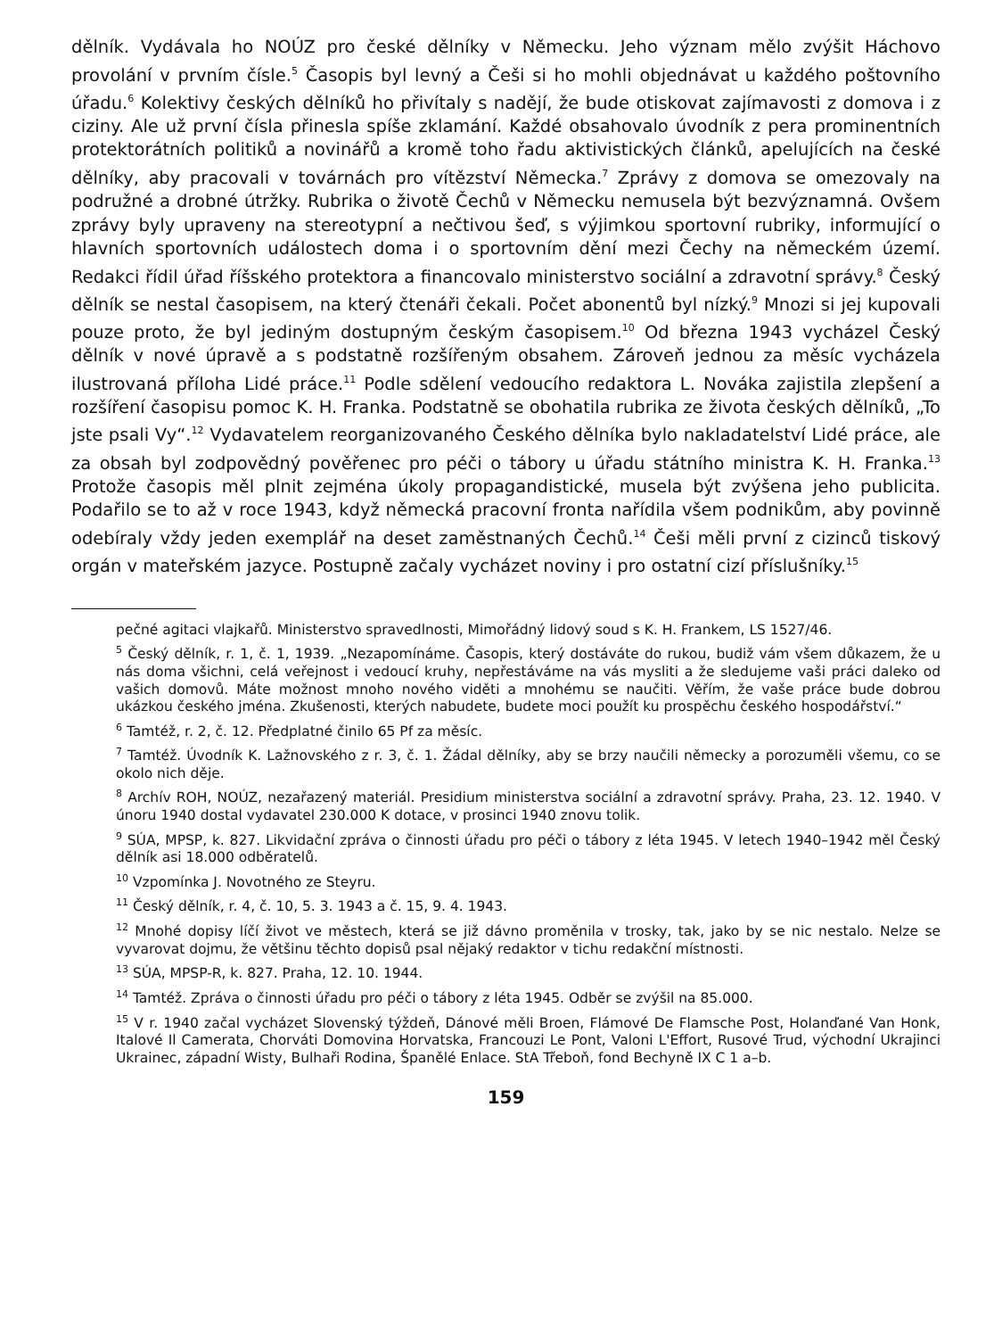dělník. Vydávala ho NOÚZ pro české dělníky v Německu. Jeho význam mělo zvýšit Háchovo provolání v prvním čísle.<sup>5</sup> Časopis byl levný a Češi si ho mohli objednávat u každého poštovního úřadu.<sup>6</sup> Kolektivy českých dělníků ho přivítaly s nadějí, že bude otiskovat zajímavosti z domova i z ciziny. Ale už první čísla přinesla spíše zklamání. Každé obsahovalo úvodník z pera prominentních protektorátních politiků a novinářů a kromě toho řadu aktivistických článků, apelujících na české dělníky, aby pracovali v továrnách pro vítězství Německa.<sup>7</sup> Zprávy z domova se omezovaly na podružné a drobné útržky. Rubrika o životě Čechů v Německu nemusela být bezvýznamná. Ovšem zprávy byly upraveny na stereotypní a nečtivou šeď, s výjimkou sportovní rubriky, informující o hlavních sportovních událostech doma i o sportovním dění mezi Čechy na německém území. Redakci řídil úřad říšského protektora a financovalo ministerstvo sociální a zdravotní správy.<sup>8</sup> Český dělník se nestal časopisem, na který čtenáři čekali. Počet abonentů byl nízký.<sup>9</sup> Mnozi si jej kupovali pouze proto, že byl jediným dostupným českým časopisem.<sup>10</sup> Od března 1943 vycházel Český dělník v nové úpravě a s podstatně rozšířeným obsahem. Zároveň jednou za měsíc vycházela ilustrovaná příloha Lidé práce.<sup>11</sup> Podle sdělení vedoucího redaktora L. Nováka zajistila zlepšení a rozšíření časopisu pomoc K. H. Franka. Podstatně se obohatila rubrika ze života českých dělníků, „To jste psali Vy“.<sup>12</sup> Vydavatelem reorganizovaného Českého dělníka bylo nakladatelství Lidé práce, ale za obsah byl zodpovědný pověřenec pro péči o tábory u úřadu státního ministra K. H. Franka.<sup>13</sup> Protože časopis měl plnit zejména úkoly propagandistické, musela být zvýšena jeho publicita. Podařilo se to až v roce 1943, když německá pracovní fronta nařídila všem podnikům, aby povinně odebíraly vždy jeden exemplář na deset zaměstnaných Čechů.<sup>14</sup> Češi měli první z cizinců tiskový orgán v mateřském jazyce. Postupně začaly vycházet noviny i pro ostatní cizí příslušníky.<sup>15</sup>
pečné agitaci vlajkařů. Ministerstvo spravedlnosti, Mimořádný lidový soud s K. H. Frankem, LS 1527/46.
<sup>5</sup> Český dělník, r. 1, č. 1, 1939. „Nezapomínáme. Časopis, který dostáváte do rukou, budiž vám všem důkazem, že u nás doma všichni, celá veřejnost i vedoucí kruhy, nepřestáváme na vás mysliti a že sledujeme vaši práci daleko od vašich domovů. Máte možnost mnoho nového viděti a mnohému se naučiti. Věřím, že vaše práce bude dobrou ukázkou českého jména. Zkušenosti, kterých nabudete, budete moci použít ku prospěchu českého hospodářství.“
<sup>6</sup> Tamtéž, r. 2, č. 12. Předplatné činilo 65 Pf za měsíc.
<sup>7</sup> Tamtéž. Úvodník K. Lažnovského z r. 3, č. 1. Žádal dělníky, aby se brzy naučili německy a porozuměli všemu, co se okolo nich děje.
<sup>8</sup> Archív ROH, NOÚZ, nezařazený materiál. Presidium ministerstva sociální a zdravotní správy. Praha, 23. 12. 1940. V únoru 1940 dostal vydavatel 230.000 K dotace, v prosinci 1940 znovu tolik.
<sup>9</sup> SÚA, MPSP, k. 827. Likvidační zpráva o činnosti úřadu pro péči o tábory z léta 1945. V letech 1940–1942 měl Český dělník asi 18.000 odběratelů.
<sup>10</sup> Vzpomínka J. Novotného ze Steyru.
<sup>11</sup> Český dělník, r. 4, č. 10, 5. 3. 1943 a č. 15, 9. 4. 1943.
<sup>12</sup> Mnohé dopisy líčí život ve městech, která se již dávno proměnila v trosky, tak, jako by se nic nestalo. Nelze se vyvarovat dojmu, že většinu těchto dopisů psal nějaký redaktor v tichu redakční místnosti.
<sup>13</sup> SÚA, MPSP-R, k. 827. Praha, 12. 10. 1944.
<sup>14</sup> Tamtéž. Zpráva o činnosti úřadu pro péči o tábory z léta 1945. Odběr se zvýšil na 85.000.
<sup>15</sup> V r. 1940 začal vycházet Slovenský týždeň, Dánové měli Broen, Flámové De Flamsche Post, Holanďané Van Honk, Italové Il Camerata, Chorváti Domovina Horvatska, Francouzi Le Pont, Valoni L'Effort, Rusové Trud, východní Ukrajinci Ukrainec, západní Wisty, Bulhaři Rodina, Španělé Enlace. StA Třeboň, fond Bechyně IX C 1 a–b.
159